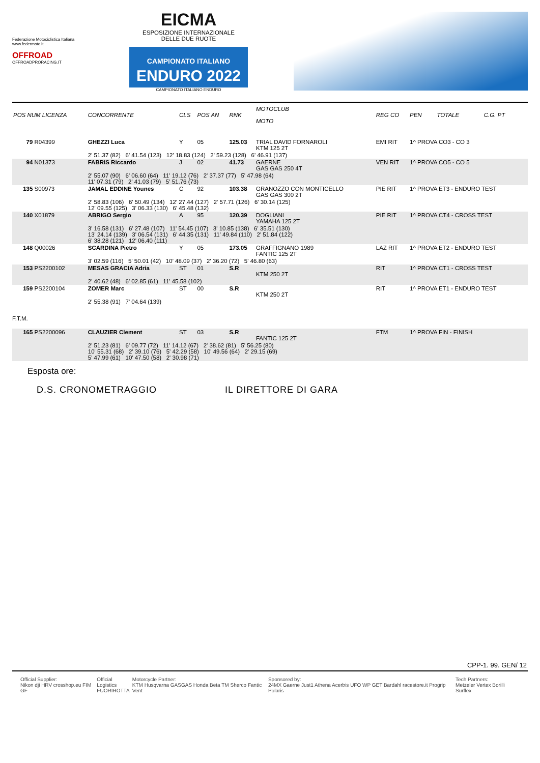Federazione Motociclistica Italiana
www.federmoto.it
OFFROAD
OFFROADPRORACING.IT
EICMA
ESPOSIZIONE INTERNAZIONALE
DELLE DUE RUOTE
CAMPIONATO ITALIANO
ENDURO 2022
CAMPIONATO ITALIANO ENDURO
| POS NUM LICENZA | CONCORRENTE | CLS | POS AN | RNK | MOTOCLUB MOTO | REG CO | PEN | TOTALE | C.G. PT |
| --- | --- | --- | --- | --- | --- | --- | --- | --- | --- |
| 79 R04399 | GHEZZI Luca | Y | 05 | 125.03 | TRIAL DAVID FORNAROLI KTM 125 2T | EMI RIT | 1^ PROVA CO3 - CO 3 | | |
| | 2' 51.37 (82) 6' 41.54 (123) 12' 18.83 (124) 2' 59.23 (128) 6' 46.91 (137) | | | | | | | | |
| 94 N01373 | FABRIS Riccardo | J | 02 | 41.73 | GAERNE GAS GAS 250 4T | VEN RIT | 1^ PROVA CO5 - CO 5 | | |
| | 2' 55.07 (90) 6' 06.60 (64) 11' 19.12 (76) 2' 37.37 (77) 5' 47.98 (64) 11' 07.31 (79) 2' 41.03 (79) 5' 51.76 (73) | | | | | | | | |
| 135 S00973 | JAMAL EDDINE Younes | C | 92 | 103.38 | GRANOZZO CON MONTICELLO GAS GAS 300 2T | PIE RIT | 1^ PROVA ET3 - ENDURO TEST | | |
| | 2' 58.83 (106) 6' 50.49 (134) 12' 27.44 (127) 2' 57.71 (126) 6' 30.14 (125) 12' 09.55 (125) 3' 06.33 (130) 6' 45.48 (132) | | | | | | | | |
| 140 X01879 | ABRIGO Sergio | A | 95 | 120.39 | DOGLIANI YAMAHA 125 2T | PIE RIT | 1^ PROVA CT4 - CROSS TEST | | |
| | 3' 16.58 (131) 6' 27.48 (107) 11' 54.45 (107) 3' 10.85 (138) 6' 35.51 (130) 13' 24.14 (139) 3' 06.54 (131) 6' 44.35 (131) 11' 49.84 (110) 2' 51.84 (122) 6' 38.28 (121) 12' 06.40 (111) | | | | | | | | |
| 148 Q00026 | SCARDINA Pietro | Y | 05 | 173.05 | GRAFFIGNANO 1989 FANTIC 125 2T | LAZ RIT | 1^ PROVA ET2 - ENDURO TEST | | |
| | 3' 02.59 (116) 5' 50.01 (42) 10' 48.09 (37) 2' 36.20 (72) 5' 46.80 (63) | | | | | | | | |
| 153 PS2200102 | MESAS GRACIA Adria | ST | 01 | S.R | KTM 250 2T | RIT | 1^ PROVA CT1 - CROSS TEST | | |
| | 2' 40.62 (48) 6' 02.85 (61) 11' 45.58 (102) | | | | | | | | |
| 159 PS2200104 | ZOMER Marc | ST | 00 | S.R | KTM 250 2T | RIT | 1^ PROVA ET1 - ENDURO TEST | | |
| | 2' 55.38 (91) 7' 04.64 (139) | | | | | | | | |
| F.T.M. | | | | | | | | | |
| 165 PS2200096 | CLAUZIER Clement | ST | 03 | S.R | FANTIC 125 2T | FTM | 1^ PROVA FIN - FINISH | | |
| | 2' 51.23 (81) 6' 09.77 (72) 11' 14.12 (67) 2' 38.62 (81) 5' 56.25 (80) 10' 55.31 (68) 2' 39.10 (76) 5' 42.29 (58) 10' 49.56 (64) 2' 29.15 (69) 5' 47.99 (61) 10' 47.50 (58) 2' 30.98 (71) | | | | | | | | |
Esposta ore:
D.S. CRONOMETRAGGIO IL DIRETTORE DI GARA
CPP-1. 99. GEN/ 12
Official Supplier:
Nikon dji HRV crosshop.eu FIM GF
Official Logistics
FUORIROTTA
Motorcycle Partner:
KTM Husqvarna GASGAS Honda Beta TM Sherco Fantic Vent
Sponsored by:
24MX Gaerne Just1 Athena Acerbis UFO WP GET Bardahl racestore.it Progrip Polaris
Tech Partners:
Metzeler Vertex Borilli Surflex